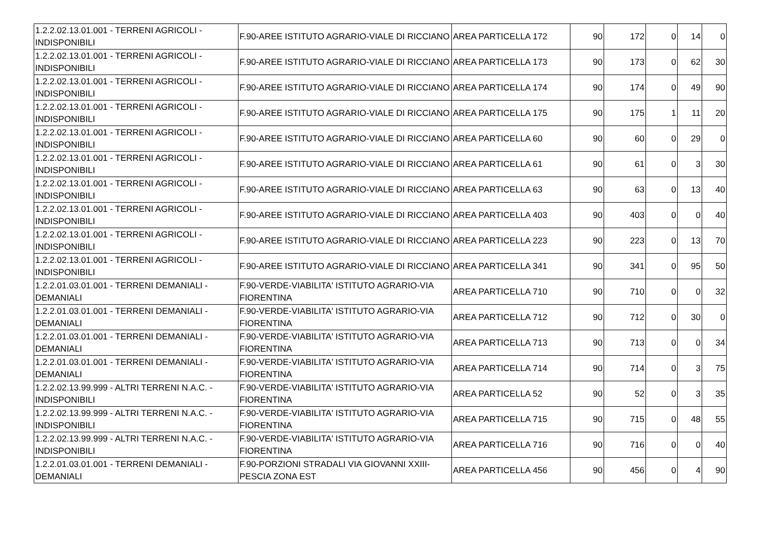| 1.2.2.02.13.01.001 - TERRENI AGRICOLI - INDISPONIBILI | F.90-AREE ISTITUTO AGRARIO-VIALE DI RICCIANO | AREA PARTICELLA 172 | 90 | 172 | 0 | 14 | 0 |
| 1.2.2.02.13.01.001 - TERRENI AGRICOLI - INDISPONIBILI | F.90-AREE ISTITUTO AGRARIO-VIALE DI RICCIANO | AREA PARTICELLA 173 | 90 | 173 | 0 | 62 | 30 |
| 1.2.2.02.13.01.001 - TERRENI AGRICOLI - INDISPONIBILI | F.90-AREE ISTITUTO AGRARIO-VIALE DI RICCIANO | AREA PARTICELLA 174 | 90 | 174 | 0 | 49 | 90 |
| 1.2.2.02.13.01.001 - TERRENI AGRICOLI - INDISPONIBILI | F.90-AREE ISTITUTO AGRARIO-VIALE DI RICCIANO | AREA PARTICELLA 175 | 90 | 175 | 1 | 11 | 20 |
| 1.2.2.02.13.01.001 - TERRENI AGRICOLI - INDISPONIBILI | F.90-AREE ISTITUTO AGRARIO-VIALE DI RICCIANO | AREA PARTICELLA 60 | 90 | 60 | 0 | 29 | 0 |
| 1.2.2.02.13.01.001 - TERRENI AGRICOLI - INDISPONIBILI | F.90-AREE ISTITUTO AGRARIO-VIALE DI RICCIANO | AREA PARTICELLA 61 | 90 | 61 | 0 | 3 | 30 |
| 1.2.2.02.13.01.001 - TERRENI AGRICOLI - INDISPONIBILI | F.90-AREE ISTITUTO AGRARIO-VIALE DI RICCIANO | AREA PARTICELLA 63 | 90 | 63 | 0 | 13 | 40 |
| 1.2.2.02.13.01.001 - TERRENI AGRICOLI - INDISPONIBILI | F.90-AREE ISTITUTO AGRARIO-VIALE DI RICCIANO | AREA PARTICELLA 403 | 90 | 403 | 0 | 0 | 40 |
| 1.2.2.02.13.01.001 - TERRENI AGRICOLI - INDISPONIBILI | F.90-AREE ISTITUTO AGRARIO-VIALE DI RICCIANO | AREA PARTICELLA 223 | 90 | 223 | 0 | 13 | 70 |
| 1.2.2.02.13.01.001 - TERRENI AGRICOLI - INDISPONIBILI | F.90-AREE ISTITUTO AGRARIO-VIALE DI RICCIANO | AREA PARTICELLA 341 | 90 | 341 | 0 | 95 | 50 |
| 1.2.2.01.03.01.001 - TERRENI DEMANIALI - DEMANIALI | F.90-VERDE-VIABILITA' ISTITUTO AGRARIO-VIA FIORENTINA | AREA PARTICELLA 710 | 90 | 710 | 0 | 0 | 32 |
| 1.2.2.01.03.01.001 - TERRENI DEMANIALI - DEMANIALI | F.90-VERDE-VIABILITA' ISTITUTO AGRARIO-VIA FIORENTINA | AREA PARTICELLA 712 | 90 | 712 | 0 | 30 | 0 |
| 1.2.2.01.03.01.001 - TERRENI DEMANIALI - DEMANIALI | F.90-VERDE-VIABILITA' ISTITUTO AGRARIO-VIA FIORENTINA | AREA PARTICELLA 713 | 90 | 713 | 0 | 0 | 34 |
| 1.2.2.01.03.01.001 - TERRENI DEMANIALI - DEMANIALI | F.90-VERDE-VIABILITA' ISTITUTO AGRARIO-VIA FIORENTINA | AREA PARTICELLA 714 | 90 | 714 | 0 | 3 | 75 |
| 1.2.2.02.13.99.999 - ALTRI TERRENI N.A.C. - INDISPONIBILI | F.90-VERDE-VIABILITA' ISTITUTO AGRARIO-VIA FIORENTINA | AREA PARTICELLA 52 | 90 | 52 | 0 | 3 | 35 |
| 1.2.2.02.13.99.999 - ALTRI TERRENI N.A.C. - INDISPONIBILI | F.90-VERDE-VIABILITA' ISTITUTO AGRARIO-VIA FIORENTINA | AREA PARTICELLA 715 | 90 | 715 | 0 | 48 | 55 |
| 1.2.2.02.13.99.999 - ALTRI TERRENI N.A.C. - INDISPONIBILI | F.90-VERDE-VIABILITA' ISTITUTO AGRARIO-VIA FIORENTINA | AREA PARTICELLA 716 | 90 | 716 | 0 | 0 | 40 |
| 1.2.2.01.03.01.001 - TERRENI DEMANIALI - DEMANIALI | F.90-PORZIONI STRADALI VIA GIOVANNI XXIII-PESCIA ZONA EST | AREA PARTICELLA 456 | 90 | 456 | 0 | 4 | 90 |